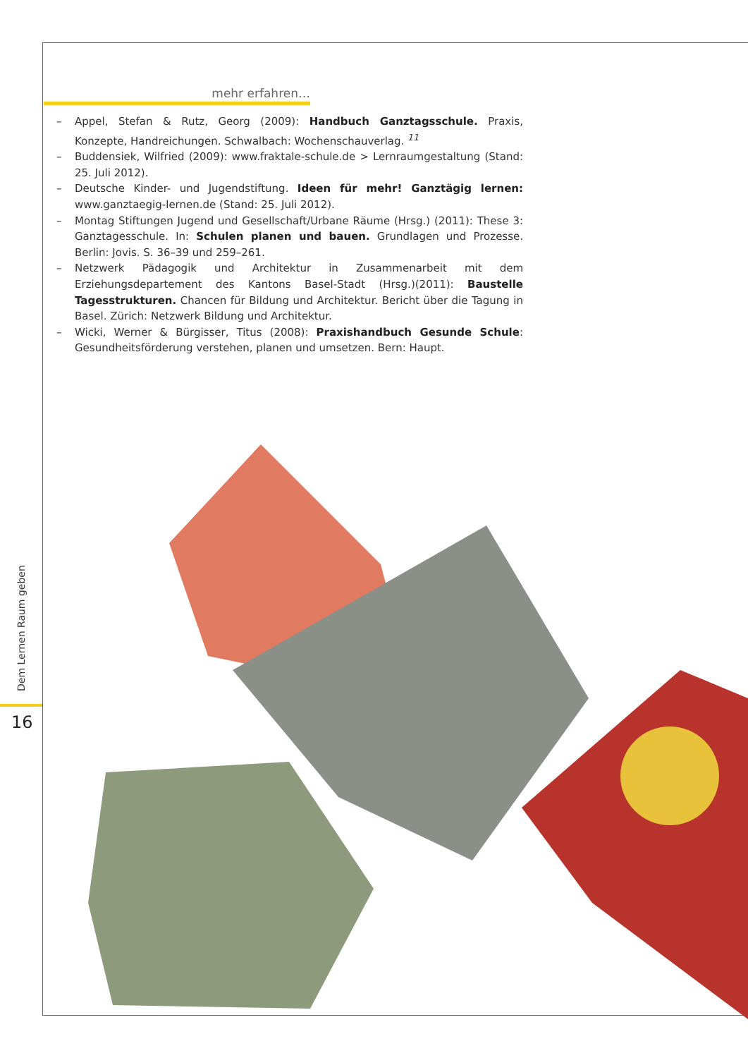mehr erfahren…
– Appel, Stefan & Rutz, Georg (2009): Handbuch Ganztagsschule. Praxis, Konzepte, Hand­reichungen. Schwalbach: Wochenschauverlag. <sup>11</sup>
– Buddensiek, Wilfried (2009): www.fraktale-schule.de > Lernraumgestaltung (Stand: 25. Juli 2012).
– Deutsche Kinder- und Jugendstiftung. Ideen für mehr! Ganztägig lernen: www.ganztaegig-lernen.de (Stand: 25. Juli 2012).
– Montag Stiftungen Jugend und Gesellschaft/Urbane Räume (Hrsg.) (2011): These 3: Ganztagesschule. In: Schulen planen und bauen. Grundlagen und Prozesse. Berlin: Jovis. S. 36–39 und 259–261.
– Netzwerk Pädagogik und Architektur in Zusammenarbeit mit dem Erziehungsdeparte­ment des Kantons Basel-Stadt (Hrsg.)(2011): Baustelle Tagesstrukturen. Chancen für Bildung und Architektur. Bericht über die Tagung in Basel. Zürich: Netzwerk Bildung und Architektur.
– Wicki, Werner & Bürgisser, Titus (2008): Praxishandbuch Gesunde Schule: Gesundheits­förderung verstehen, planen und umsetzen. Bern: Haupt.
Dem Lernen Raum geben
16